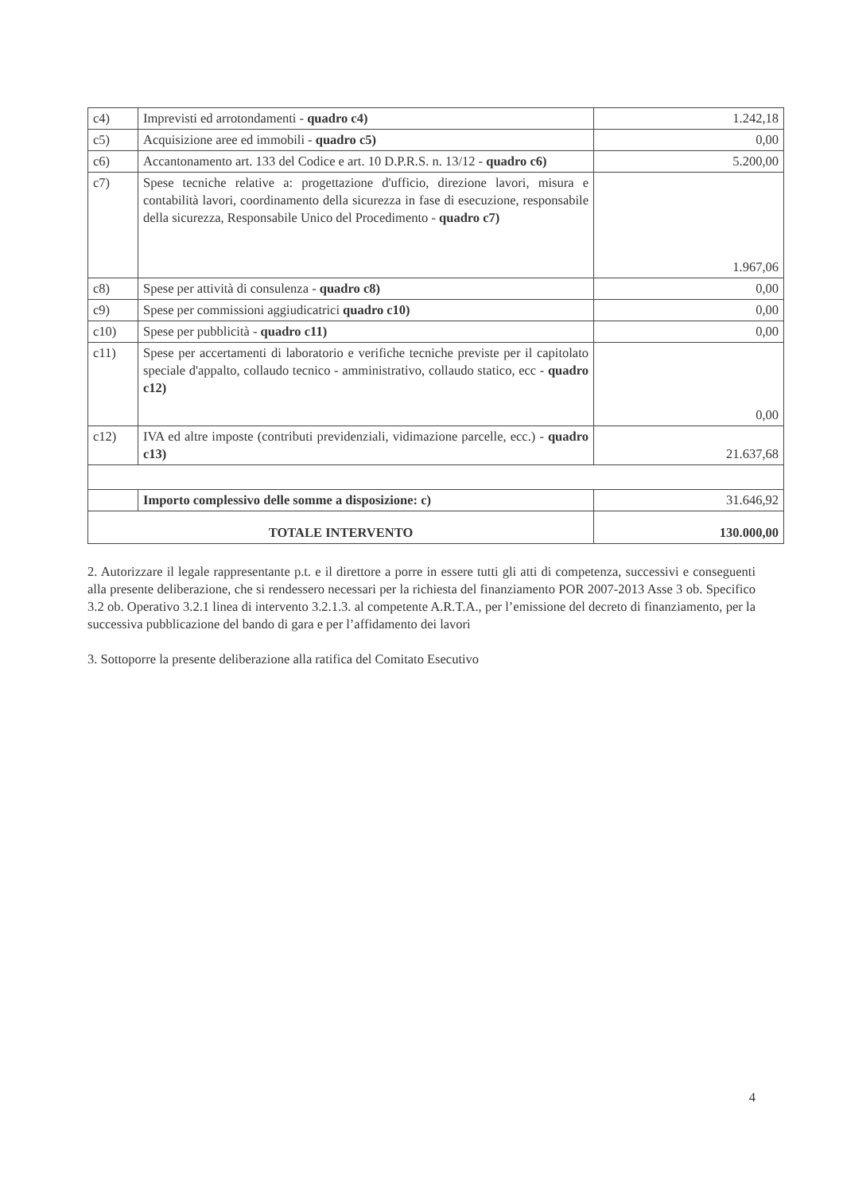| c4) | Imprevisti ed arrotondamenti - quadro c4) | 1.242,18 |
| c5) | Acquisizione aree ed immobili - quadro c5) | 0,00 |
| c6) | Accantonamento art. 133 del Codice e art. 10 D.P.R.S. n. 13/12 - quadro c6) | 5.200,00 |
| c7) | Spese tecniche relative a: progettazione d'ufficio, direzione lavori, misura e contabilità lavori, coordinamento della sicurezza in fase di esecuzione, responsabile della sicurezza, Responsabile Unico del Procedimento - quadro c7) | 1.967,06 |
| c8) | Spese per attività di consulenza - quadro c8) | 0,00 |
| c9) | Spese per commissioni aggiudicatrici quadro c10) | 0,00 |
| c10) | Spese per pubblicità - quadro c11) | 0,00 |
| c11) | Spese per accertamenti di laboratorio e verifiche tecniche previste per il capitolato speciale d'appalto, collaudo tecnico - amministrativo, collaudo statico, ecc - quadro c12) | 0,00 |
| c12) | IVA ed altre imposte (contributi previdenziali, vidimazione parcelle, ecc.) - quadro c13) | 21.637,68 |
| | Importo complessivo delle somme a disposizione: c) | 31.646,92 |
| TOTALE INTERVENTO | | 130.000,00 |
2. Autorizzare il legale rappresentante p.t. e il direttore a porre in essere tutti gli atti di competenza, successivi e conseguenti alla presente deliberazione, che si rendessero necessari per la richiesta del finanziamento POR 2007-2013 Asse 3 ob. Specifico 3.2 ob. Operativo 3.2.1 linea di intervento 3.2.1.3. al competente A.R.T.A., per l’emissione del decreto di finanziamento, per la successiva pubblicazione del bando di gara e per l’affidamento dei lavori
3. Sottoporre la presente deliberazione alla ratifica del Comitato Esecutivo
4